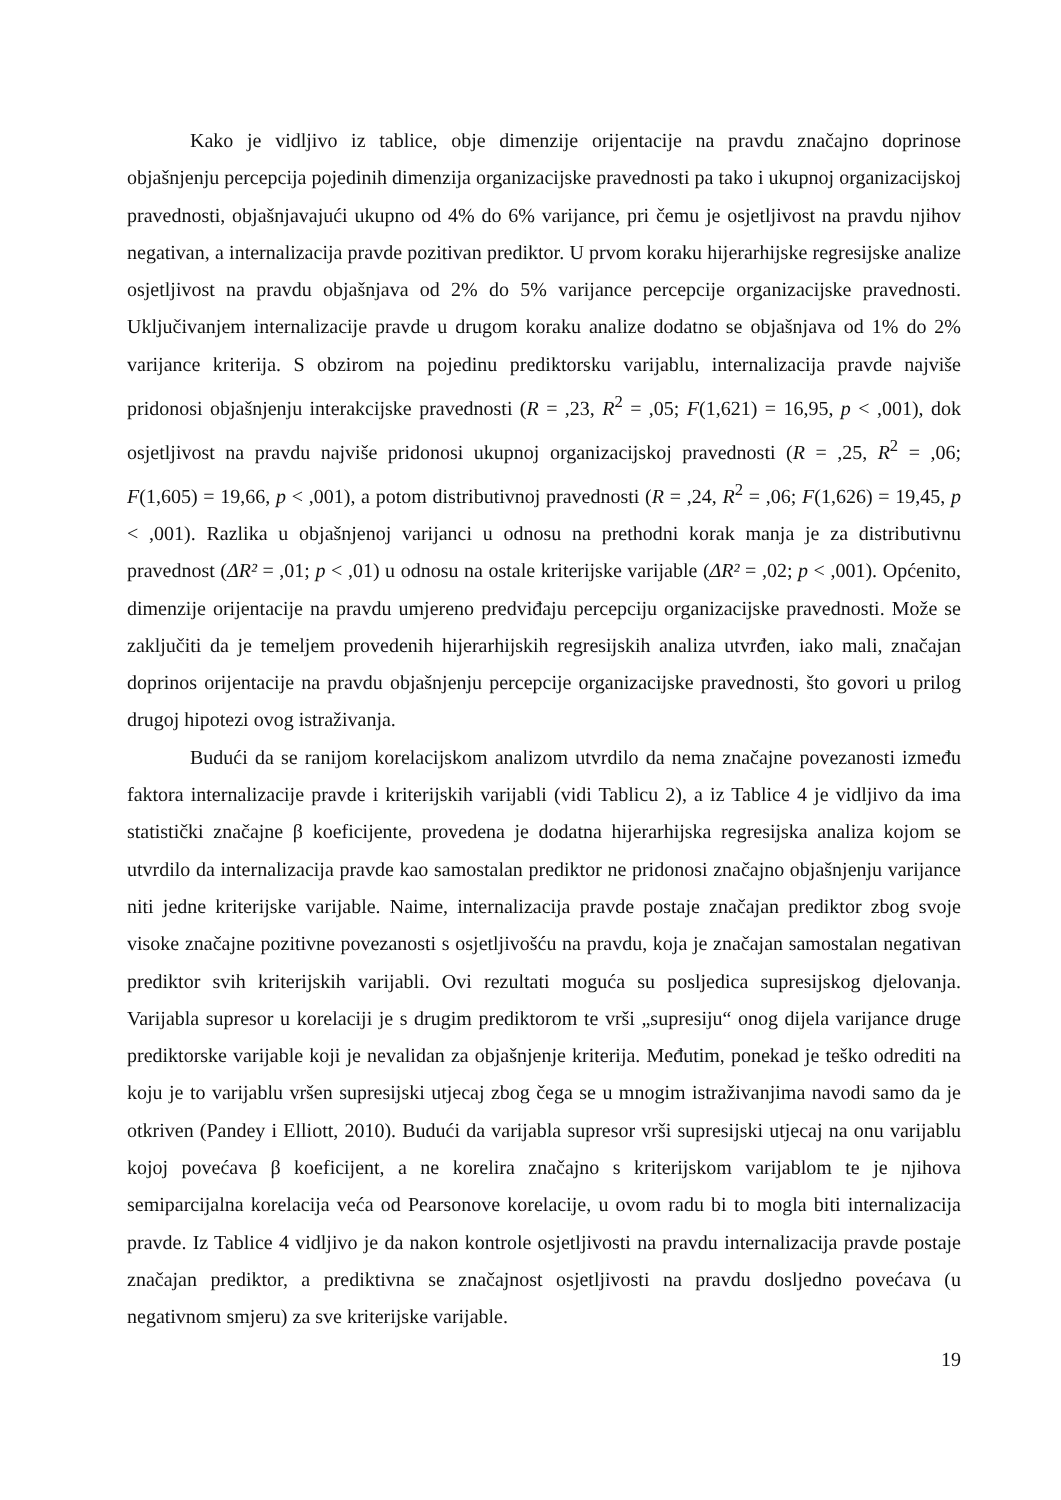Kako je vidljivo iz tablice, obje dimenzije orijentacije na pravdu značajno doprinose objašnjenju percepcija pojedinih dimenzija organizacijske pravednosti pa tako i ukupnoj organizacijskoj pravednosti, objašnjavajući ukupno od 4% do 6% varijance, pri čemu je osjetljivost na pravdu njihov negativan, a internalizacija pravde pozitivan prediktor. U prvom koraku hijerarhijske regresijske analize osjetljivost na pravdu objašnjava od 2% do 5% varijance percepcije organizacijske pravednosti. Uključivanjem internalizacije pravde u drugom koraku analize dodatno se objašnjava od 1% do 2% varijance kriterija. S obzirom na pojedinu prediktorsku varijablu, internalizacija pravde najviše pridonosi objašnjenju interakcijske pravednosti (R = ,23, R<sup>2</sup> = ,05; F(1,621) = 16,95, p < ,001), dok osjetljivost na pravdu najviše pridonosi ukupnoj organizacijskoj pravednosti (R = ,25, R<sup>2</sup> = ,06; F(1,605) = 19,66, p < ,001), a potom distributivnoj pravednosti (R = ,24, R<sup>2</sup> = ,06; F(1,626) = 19,45, p < ,001). Razlika u objašnjenoj varijanci u odnosu na prethodni korak manja je za distributivnu pravednost (ΔR² = ,01; p < ,01) u odnosu na ostale kriterijske varijable (ΔR² = ,02; p < ,001). Općenito, dimenzije orijentacije na pravdu umjereno predviđaju percepciju organizacijske pravednosti. Može se zaključiti da je temeljem provedenih hijerarhijskih regresijskih analiza utvrđen, iako mali, značajan doprinos orijentacije na pravdu objašnjenju percepcije organizacijske pravednosti, što govori u prilog drugoj hipotezi ovog istraživanja.
Budući da se ranijom korelacijskom analizom utvrdilo da nema značajne povezanosti između faktora internalizacije pravde i kriterijskih varijabli (vidi Tablicu 2), a iz Tablice 4 je vidljivo da ima statistički značajne β koeficijente, provedena je dodatna hijerarhijska regresijska analiza kojom se utvrdilo da internalizacija pravde kao samostalan prediktor ne pridonosi značajno objašnjenju varijance niti jedne kriterijske varijable. Naime, internalizacija pravde postaje značajan prediktor zbog svoje visoke značajne pozitivne povezanosti s osjetljivošću na pravdu, koja je značajan samostalan negativan prediktor svih kriterijskih varijabli. Ovi rezultati moguća su posljedica supresijskog djelovanja. Varijabla supresor u korelaciji je s drugim prediktorom te vrši „supresiju“ onog dijela varijance druge prediktorske varijable koji je nevalidan za objašnjenje kriterija. Međutim, ponekad je teško odrediti na koju je to varijablu vršen supresijski utjecaj zbog čega se u mnogim istraživanjima navodi samo da je otkriven (Pandey i Elliott, 2010). Budući da varijabla supresor vrši supresijski utjecaj na onu varijablu kojoj povećava β koeficijent, a ne korelira značajno s kriterijskom varijablom te je njihova semiparcijalna korelacija veća od Pearsonove korelacije, u ovom radu bi to mogla biti internalizacija pravde. Iz Tablice 4 vidljivo je da nakon kontrole osjetljivosti na pravdu internalizacija pravde postaje značajan prediktor, a prediktivna se značajnost osjetljivosti na pravdu dosljedno povećava (u negativnom smjeru) za sve kriterijske varijable.
19